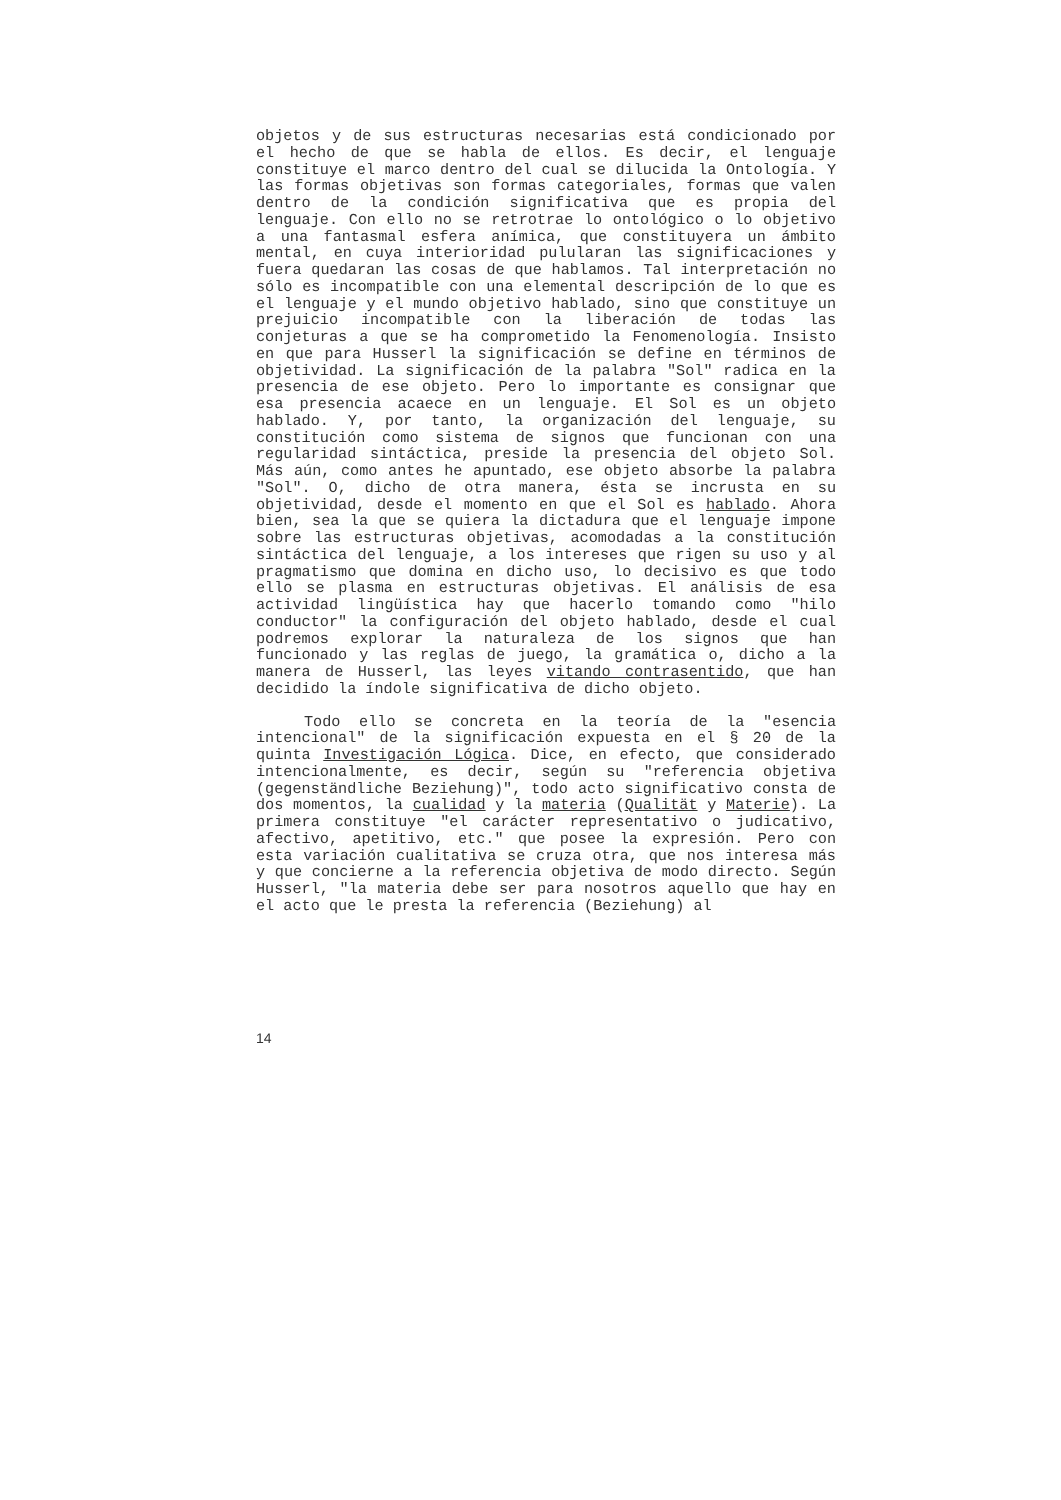objetos y de sus estructuras necesarias está condicionado por el hecho de que se habla de ellos. Es decir, el lenguaje constituye el marco dentro del cual se dilucida la Ontología. Y las formas objetivas son formas categoriales, formas que valen dentro de la condición significativa que es propia del lenguaje. Con ello no se retrotrae lo ontológico o lo objetivo a una fantasmal esfera anímica, que constituyera un ámbito mental, en cuya interioridad pulularan las significaciones y fuera quedaran las cosas de que hablamos. Tal interpretación no sólo es incompatible con una elemental descripción de lo que es el lenguaje y el mundo objetivo hablado, sino que constituye un prejuicio incompatible con la liberación de todas las conjeturas a que se ha comprometido la Fenomenología. Insisto en que para Husserl la significación se define en términos de objetividad. La significación de la palabra "Sol" radica en la presencia de ese objeto. Pero lo importante es consignar que esa presencia acaece en un lenguaje. El Sol es un objeto hablado. Y, por tanto, la organización del lenguaje, su constitución como sistema de signos que funcionan con una regularidad sintáctica, preside la presencia del objeto Sol. Más aún, como antes he apuntado, ese objeto absorbe la palabra "Sol". O, dicho de otra manera, ésta se incrusta en su objetividad, desde el momento en que el Sol es hablado. Ahora bien, sea la que se quiera la dictadura que el lenguaje impone sobre las estructuras objetivas, acomodadas a la constitución sintáctica del lenguaje, a los intereses que rigen su uso y al pragmatismo que domina en dicho uso, lo decisivo es que todo ello se plasma en estructuras objetivas. El análisis de esa actividad lingüística hay que hacerlo tomando como "hilo conductor" la configuración del objeto hablado, desde el cual podremos explorar la naturaleza de los signos que han funcionado y las reglas de juego, la gramática o, dicho a la manera de Husserl, las leyes vitando contrasentido, que han decidido la índole significativa de dicho objeto.
Todo ello se concreta en la teoría de la "esencia intencional" de la significación expuesta en el § 20 de la quinta Investigación Lógica. Dice, en efecto, que considerado intencionalmente, es decir, según su "referencia objetiva (gegenständliche Beziehung)", todo acto significativo consta de dos momentos, la cualidad y la materia (Qualität y Materie). La primera constituye "el carácter representativo o judicativo, afectivo, apetitivo, etc." que posee la expresión. Pero con esta variación cualitativa se cruza otra, que nos interesa más y que concierne a la referencia objetiva de modo directo. Según Husserl, "la materia debe ser para nosotros aquello que hay en el acto que le presta la referencia (Beziehung) al
14